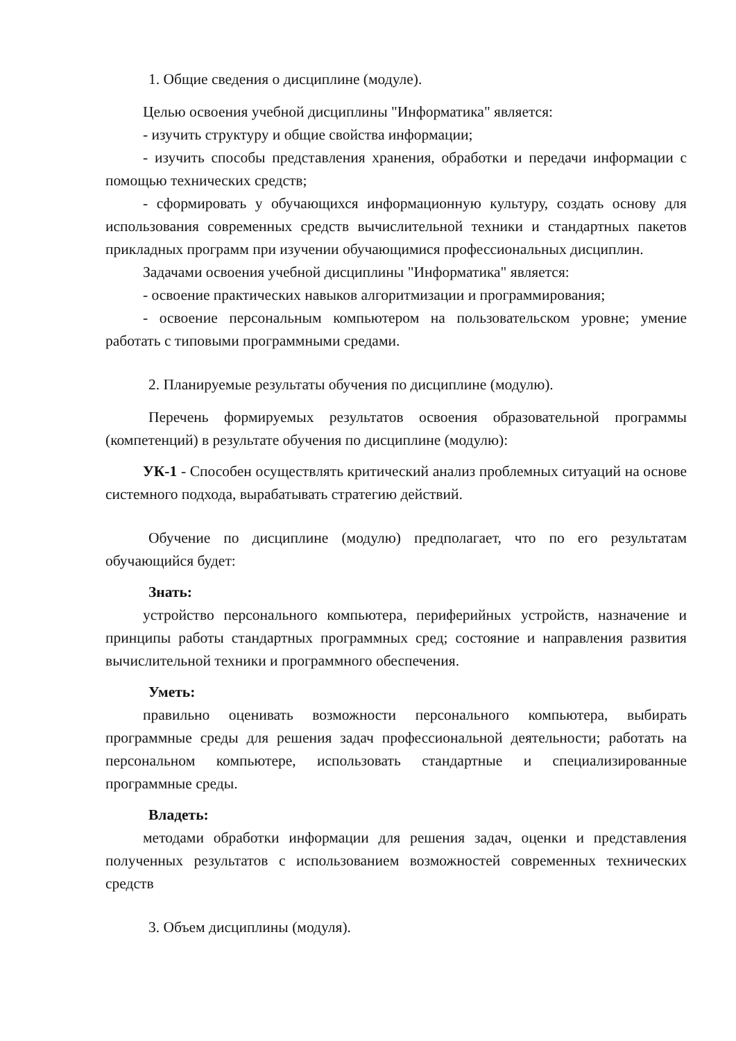1. Общие сведения о дисциплине (модуле).
Целью освоения учебной дисциплины "Информатика" является:
- изучить структуру и общие свойства информации;
- изучить способы представления хранения, обработки и передачи информации с помощью технических средств;
- сформировать у обучающихся информационную культуру, создать основу для использования современных средств вычислительной техники и стандартных пакетов прикладных программ при изучении обучающимися профессиональных дисциплин.
Задачами освоения учебной дисциплины "Информатика" является:
- освоение практических навыков алгоритмизации и программирования;
- освоение персональным компьютером на пользовательском уровне; умение работать с типовыми программными средами.
2. Планируемые результаты обучения по дисциплине (модулю).
Перечень формируемых результатов освоения образовательной программы (компетенций) в результате обучения по дисциплине (модулю):
УК-1 - Способен осуществлять критический анализ проблемных ситуаций на основе системного подхода, вырабатывать стратегию действий.
Обучение по дисциплине (модулю) предполагает, что по его результатам обучающийся будет:
Знать:
устройство персонального компьютера, периферийных устройств, назначение и принципы работы стандартных программных сред; состояние и направления развития вычислительной техники и программного обеспечения.
Уметь:
правильно оценивать возможности персонального компьютера, выбирать программные среды для решения задач профессиональной деятельности; работать на персональном компьютере, использовать стандартные и специализированные программные среды.
Владеть:
методами обработки информации для решения задач, оценки и представления полученных результатов с использованием возможностей современных технических средств
3. Объем дисциплины (модуля).